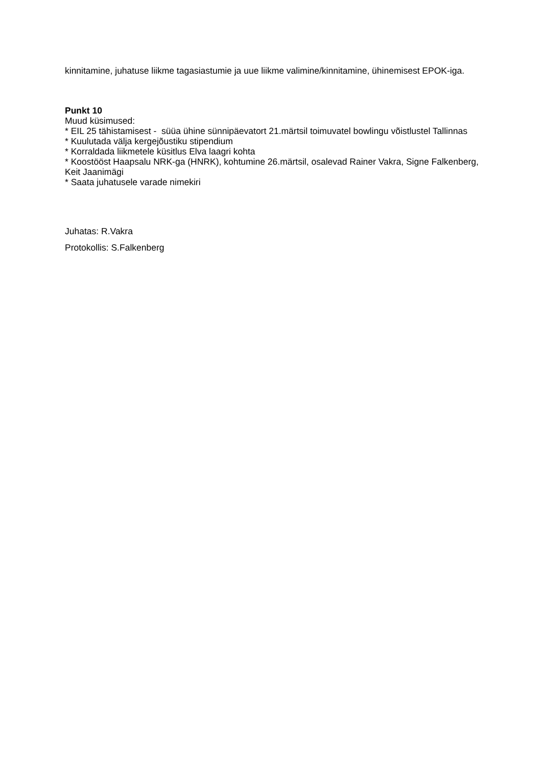kinnitamine, juhatuse liikme tagasiastumie ja uue liikme valimine/kinnitamine, ühinemisest EPOK-iga.
Punkt 10
Muud küsimused:
* EIL 25 tähistamisest - süüa ühine sünnipäevatort 21.märtsil toimuvatel bowlingu võistlustel Tallinnas
* Kuulutada välja kergejõustiku stipendium
* Korraldada liikmetele küsitlus Elva laagri kohta
* Koostööst Haapsalu NRK-ga (HNRK), kohtumine 26.märtsil, osalevad Rainer Vakra, Signe Falkenberg, Keit Jaanimägi
* Saata juhatusele varade nimekiri
Juhatas: R.Vakra
Protokollis: S.Falkenberg